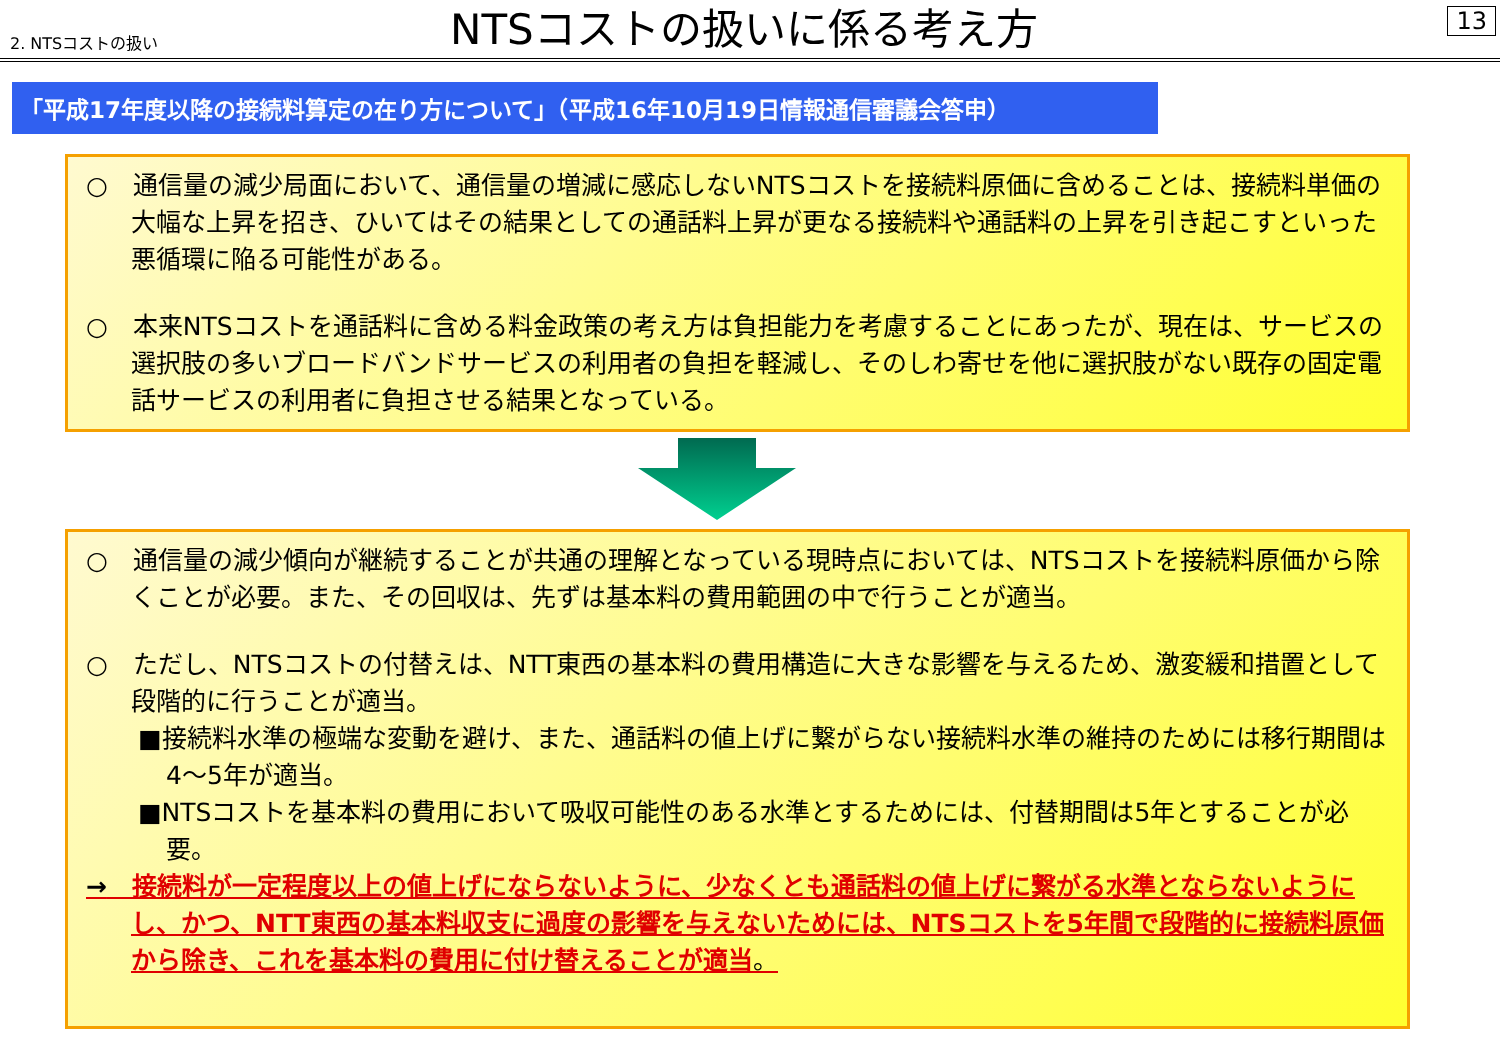2. NTSコストの扱い
NTSコストの扱いに係る考え方
13
「平成17年度以降の接続料算定の在り方について」（平成16年10月19日情報通信審議会答申）
○　通信量の減少局面において、通信量の増減に感応しないNTSコストを接続料原価に含めることは、接続料単価の大幅な上昇を招き、ひいてはその結果としての通話料上昇が更なる接続料や通話料の上昇を引き起こすといった悪循環に陥る可能性がある。
○　本来NTSコストを通話料に含める料金政策の考え方は負担能力を考慮することにあったが、現在は、サービスの選択肢の多いブロードバンドサービスの利用者の負担を軽減し、そのしわ寄せを他に選択肢がない既存の固定電話サービスの利用者に負担させる結果となっている。
○　通信量の減少傾向が継続することが共通の理解となっている現時点においては、NTSコストを接続料原価から除くことが必要。また、その回収は、先ずは基本料の費用範囲の中で行うことが適当。
○　ただし、NTSコストの付替えは、NTT東西の基本料の費用構造に大きな影響を与えるため、激変緩和措置として段階的に行うことが適当。
■接続料水準の極端な変動を避け、また、通話料の値上げに繋がらない接続料水準の維持のためには移行期間は4～5年が適当。
■NTSコストを基本料の費用において吸収可能性のある水準とするためには、付替期間は5年とすることが必要。
→　接続料が一定程度以上の値上げにならないように、少なくとも通話料の値上げに繋がる水準とならないようにし、かつ、NTT東西の基本料収支に過度の影響を与えないためには、NTSコストを5年間で段階的に接続料原価から除き、これを基本料の費用に付け替えることが適当。